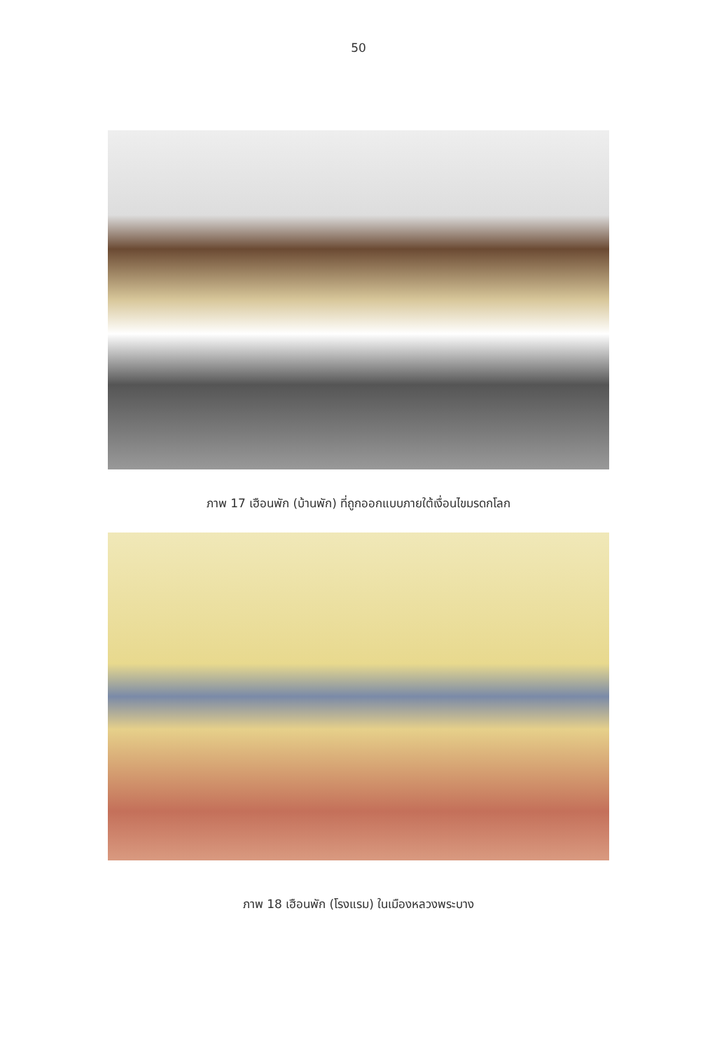50
ภาพ 17 เฮือนพัก (บ้านพัก) ที่ถูกออกแบบภายใต้เงื่อนไขมรดกโลก
ภาพ 18 เฮือนพัก (โรงแรม) ในเมืองหลวงพระบาง